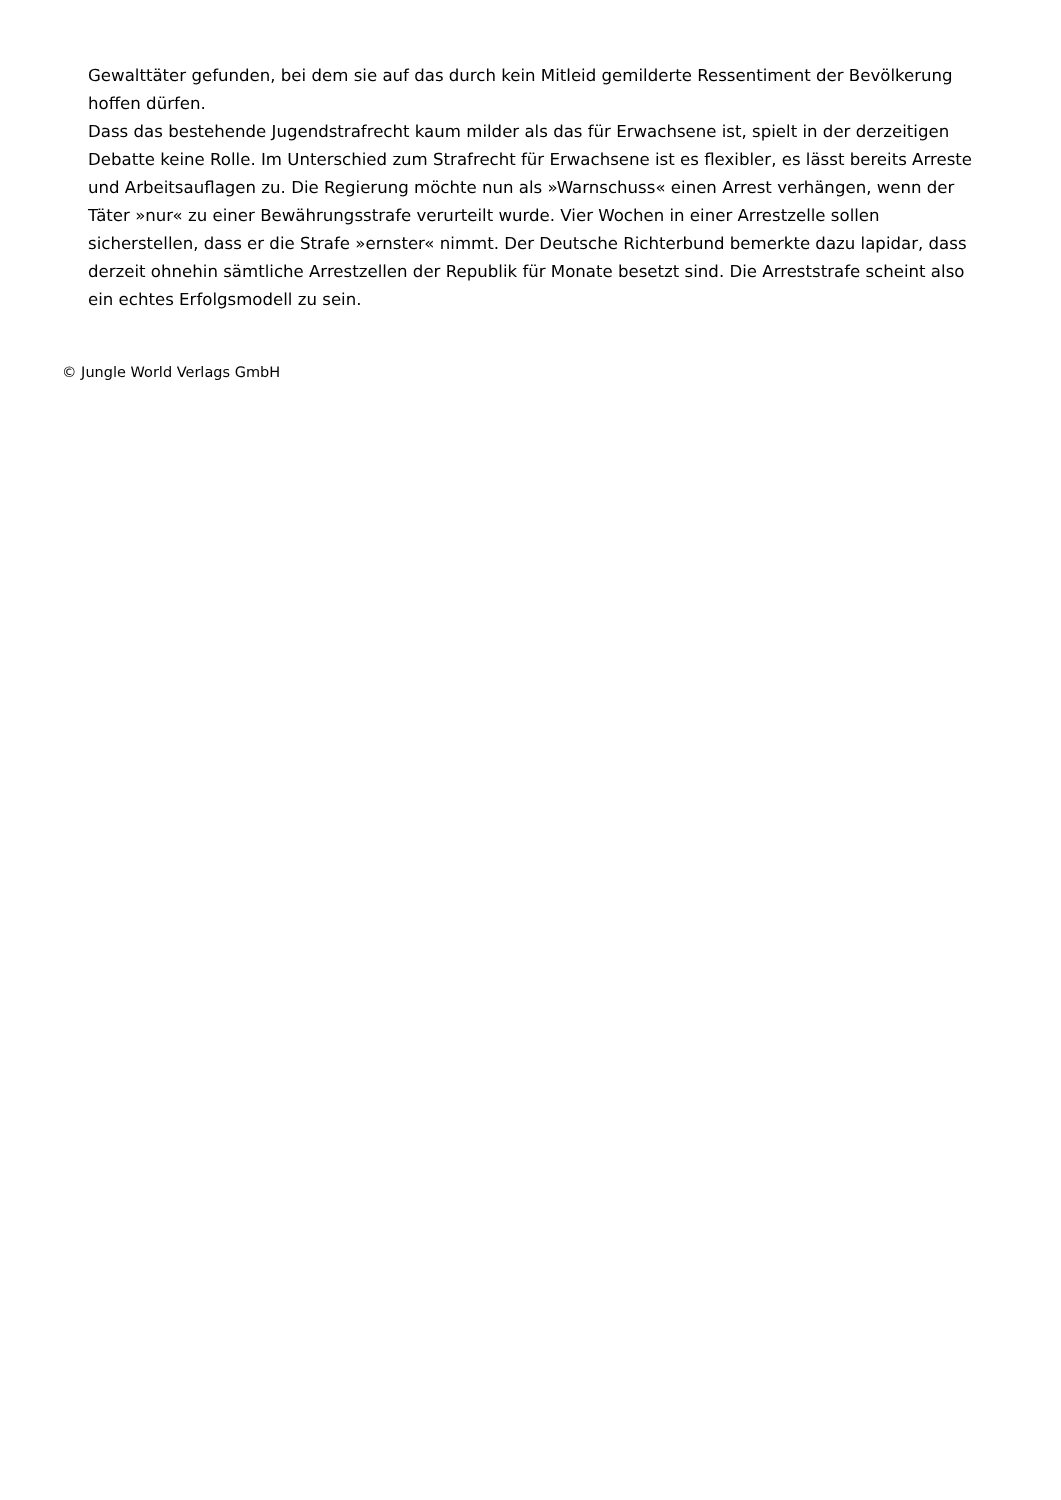Gewalttäter gefunden, bei dem sie auf das durch kein Mitleid gemilderte Ressentiment der Bevölkerung hoffen dürfen.
Dass das bestehende Jugendstrafrecht kaum milder als das für Erwachsene ist, spielt in der derzeitigen Debatte keine Rolle. Im Unterschied zum Strafrecht für Erwachsene ist es flexibler, es lässt bereits Arreste und Arbeitsauflagen zu. Die Regierung möchte nun als »Warnschuss« einen Arrest verhängen, wenn der Täter »nur« zu einer Bewährungsstrafe verurteilt wurde. Vier Wochen in einer Arrestzelle sollen sicherstellen, dass er die Strafe »ernster« nimmt. Der Deutsche Richterbund bemerkte dazu lapidar, dass derzeit ohnehin sämtliche Arrestzellen der Republik für Monate besetzt sind. Die Arreststrafe scheint also ein echtes Erfolgsmodell zu sein.
© Jungle World Verlags GmbH